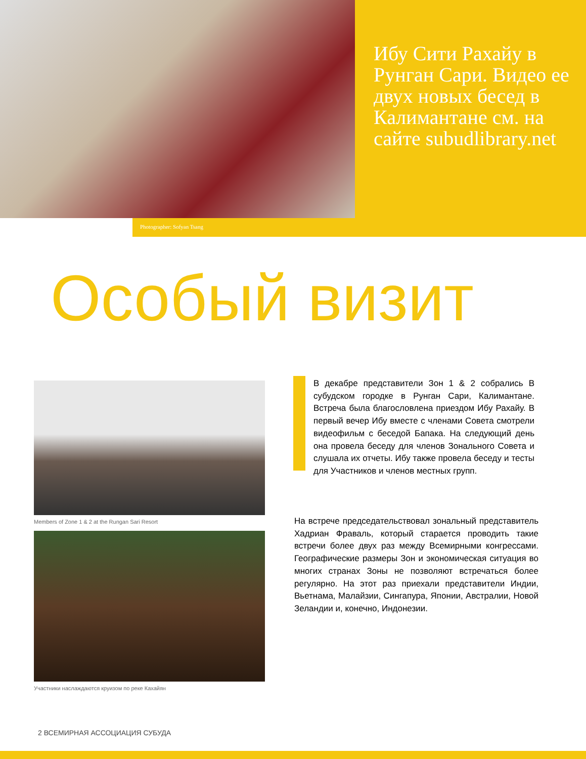Ибу Сити Рахайу в Рунган Сари. Видео ее двух новых бесед в Калимантане см. на сайте subudlibrary.net
Photographer: Sofyan Tsang
Особый визит
Members of Zone 1 & 2 at the Rungan Sari Resort
Участники наслаждаются круизом по реке Кахайян
В декабре представители Зон 1 & 2 собрались В субудском городке в Рунган Сари, Калимантане. Встреча была благословлена приездом Ибу Рахайу. В первый вечер Ибу вместе с членами Совета смотрели видеофильм с беседой Бапака. На следующий день она провела беседу для членов Зонального Совета и слушала их отчеты. Ибу также провела беседу и тесты для Участников и членов местных групп.
На встрече председательствовал зональный представитель Хадриан Фраваль, который старается проводить такие встречи более двух раз между Всемирными конгрессами. Географические размеры Зон и экономическая ситуация во многих странах Зоны не позволяют встречаться более регулярно. На этот раз приехали представители Индии, Вьетнама, Малайзии, Сингапура, Японии, Австралии, Новой Зеландии и, конечно, Индонезии.
2 ВСЕМИРНАЯ АССОЦИАЦИЯ СУБУДА